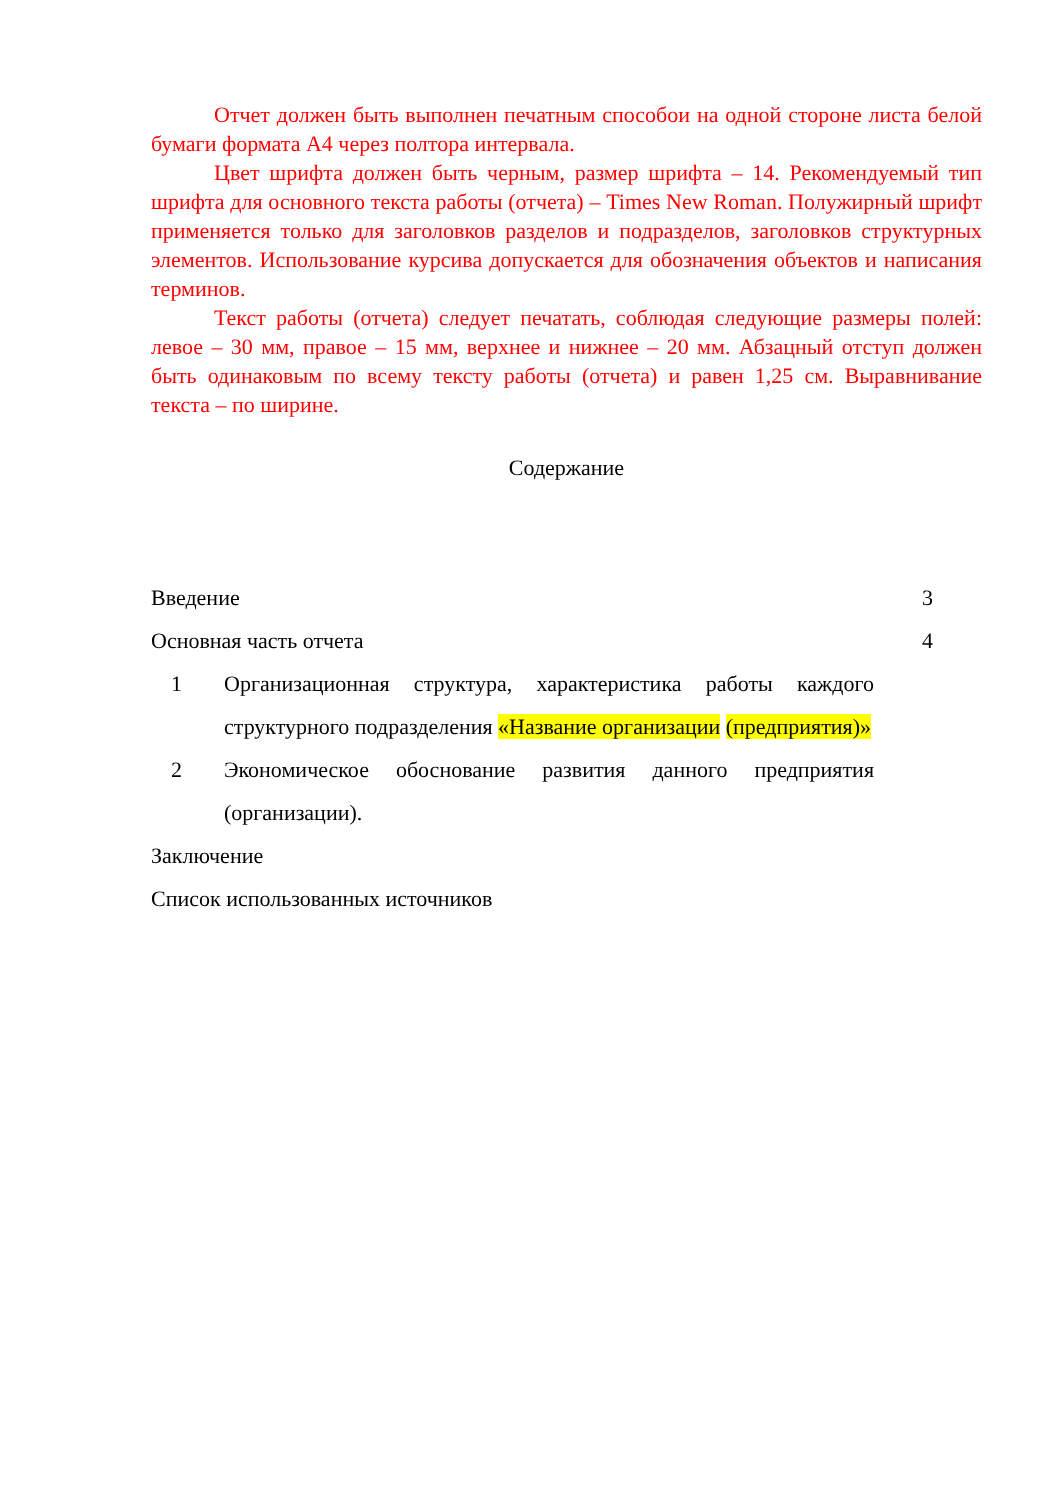Отчет должен быть выполнен печатным способои на одной стороне листа белой бумаги формата А4 через полтора интервала.
Цвет шрифта должен быть черным, размер шрифта – 14. Рекомендуемый тип шрифта для основного текста работы (отчета) – Times New Roman. Полужирный шрифт применяется только для заголовков разделов и подразделов, заголовков структурных элементов. Использование курсива допускается для обозначения объектов и написания терминов.
Текст работы (отчета) следует печатать, соблюдая следующие размеры полей: левое – 30 мм, правое – 15 мм, верхнее и нижнее – 20 мм. Абзацный отступ должен быть одинаковым по всему тексту работы (отчета) и равен 1,25 см. Выравнивание текста – по ширине.
Содержание
Введение 3
Основная часть отчета 4
1 Организационная структура, характеристика работы каждого структурного подразделения «Название организации (предприятия)»
2 Экономическое обоснование развития данного предприятия (организации).
Заключение
Список использованных источников